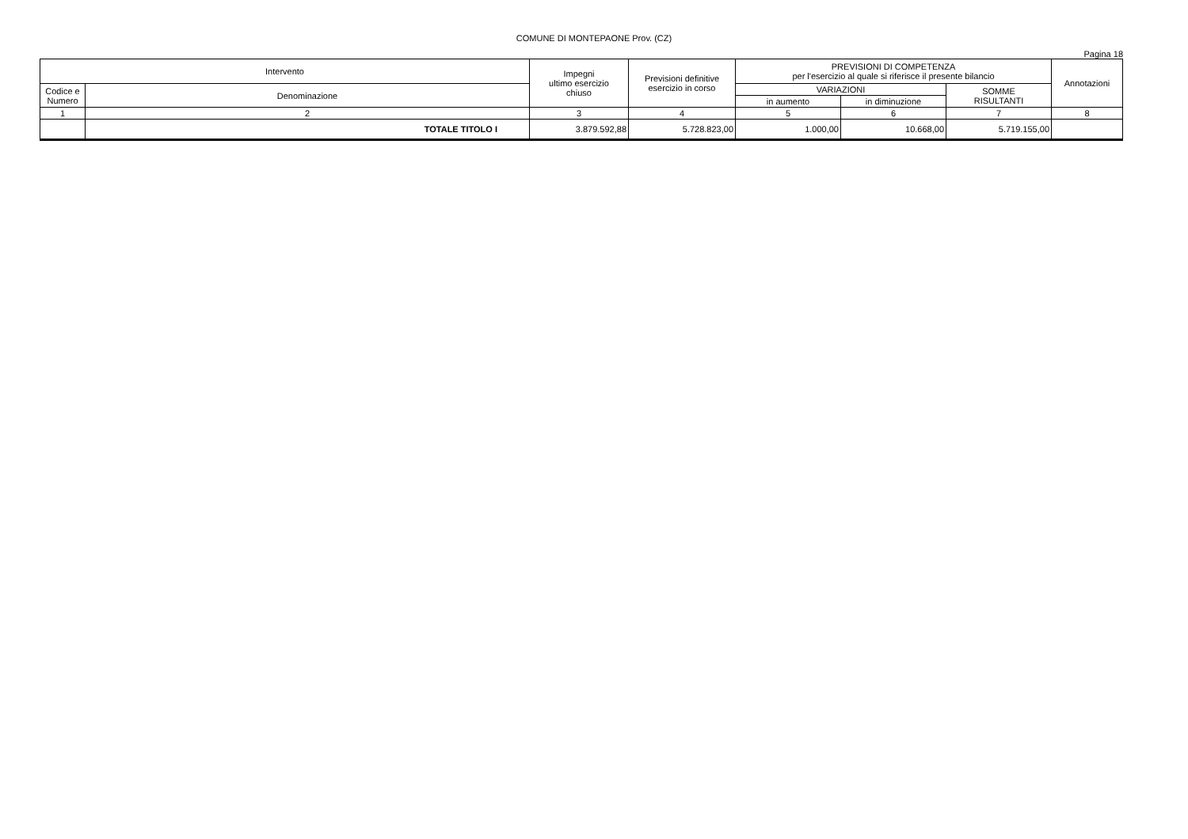COMUNE DI MONTEPAONE Prov. (CZ)
Pagina 18
| Intervento | | Impegni ultimo esercizio chiuso | Previsioni definitive esercizio in corso | PREVISIONI DI COMPETENZA per l'esercizio al quale si riferisce il presente bilancio | | | Annotazioni |
| --- | --- | --- | --- | --- | --- | --- | --- |
| Codice e Numero | Denominazione | | | VARIAZIONI | | SOMME RISULTANTI | |
| | | | | in aumento | in diminuzione | | |
| 1 | 2 | 3 | 4 | 5 | 6 | 7 | 8 |
| | TOTALE TITOLO I | 3.879.592,88 | 5.728.823,00 | 1.000,00 | 10.668,00 | 5.719.155,00 | |